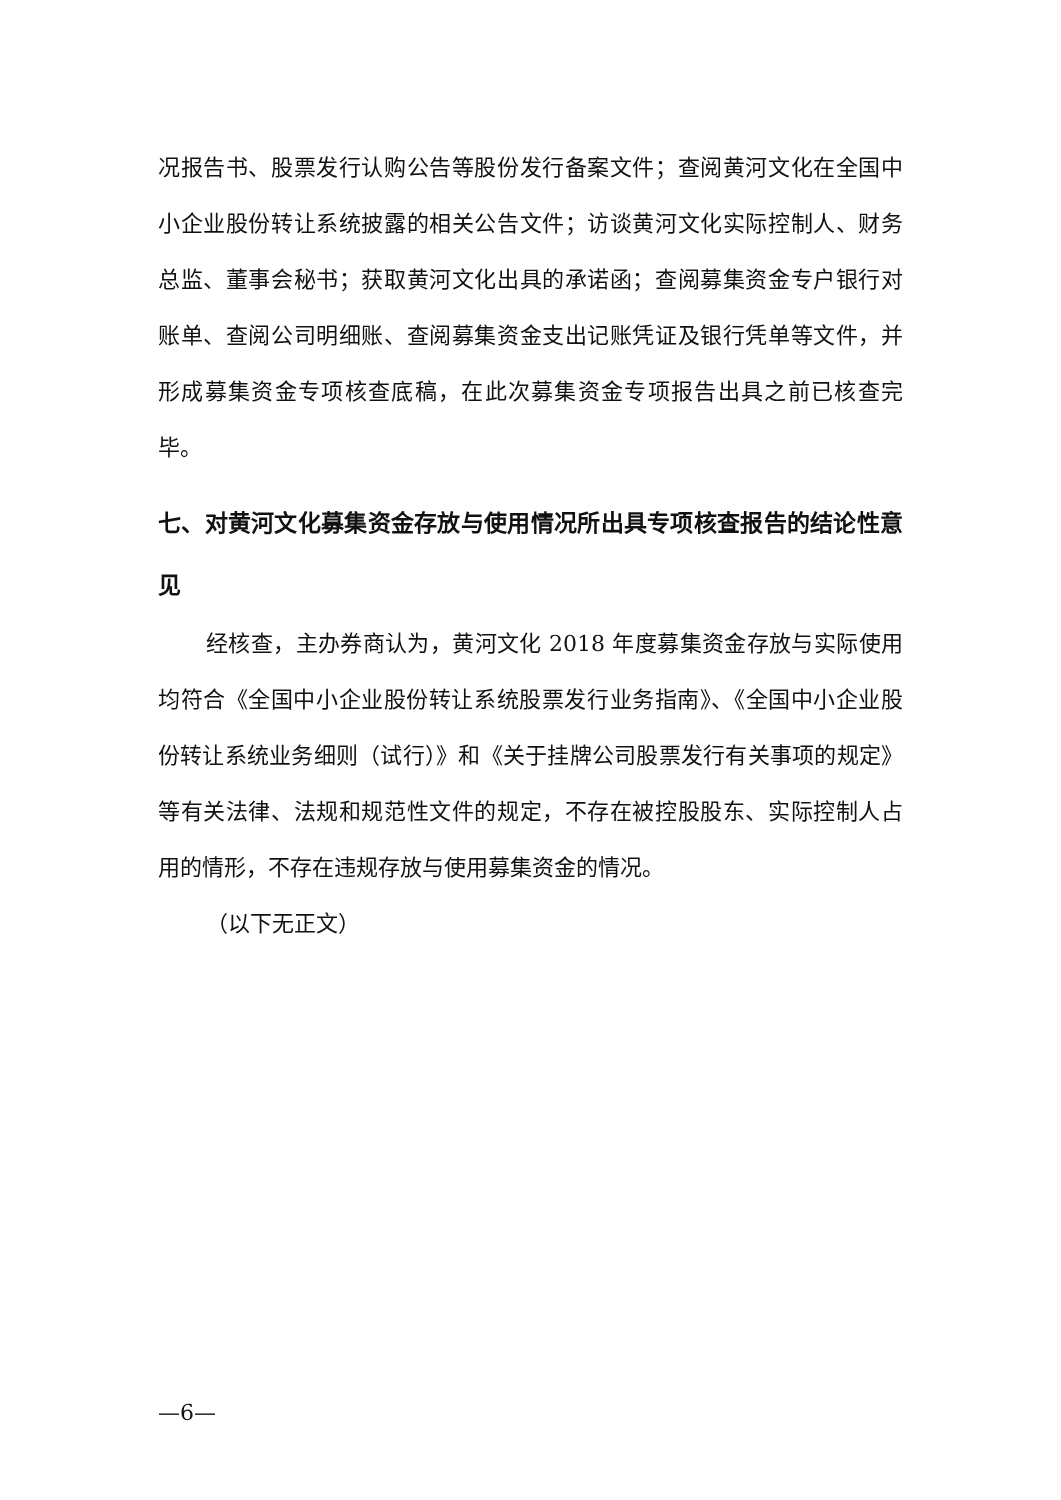况报告书、股票发行认购公告等股份发行备案文件；查阅黄河文化在全国中小企业股份转让系统披露的相关公告文件；访谈黄河文化实际控制人、财务总监、董事会秘书；获取黄河文化出具的承诺函；查阅募集资金专户银行对账单、查阅公司明细账、查阅募集资金支出记账凭证及银行凭单等文件，并形成募集资金专项核查底稿，在此次募集资金专项报告出具之前已核查完毕。
七、对黄河文化募集资金存放与使用情况所出具专项核查报告的结论性意见
经核查，主办券商认为，黄河文化 2018 年度募集资金存放与实际使用均符合《全国中小企业股份转让系统股票发行业务指南》、《全国中小企业股份转让系统业务细则（试行）》和《关于挂牌公司股票发行有关事项的规定》等有关法律、法规和规范性文件的规定，不存在被控股股东、实际控制人占用的情形，不存在违规存放与使用募集资金的情况。
（以下无正文）
—6—